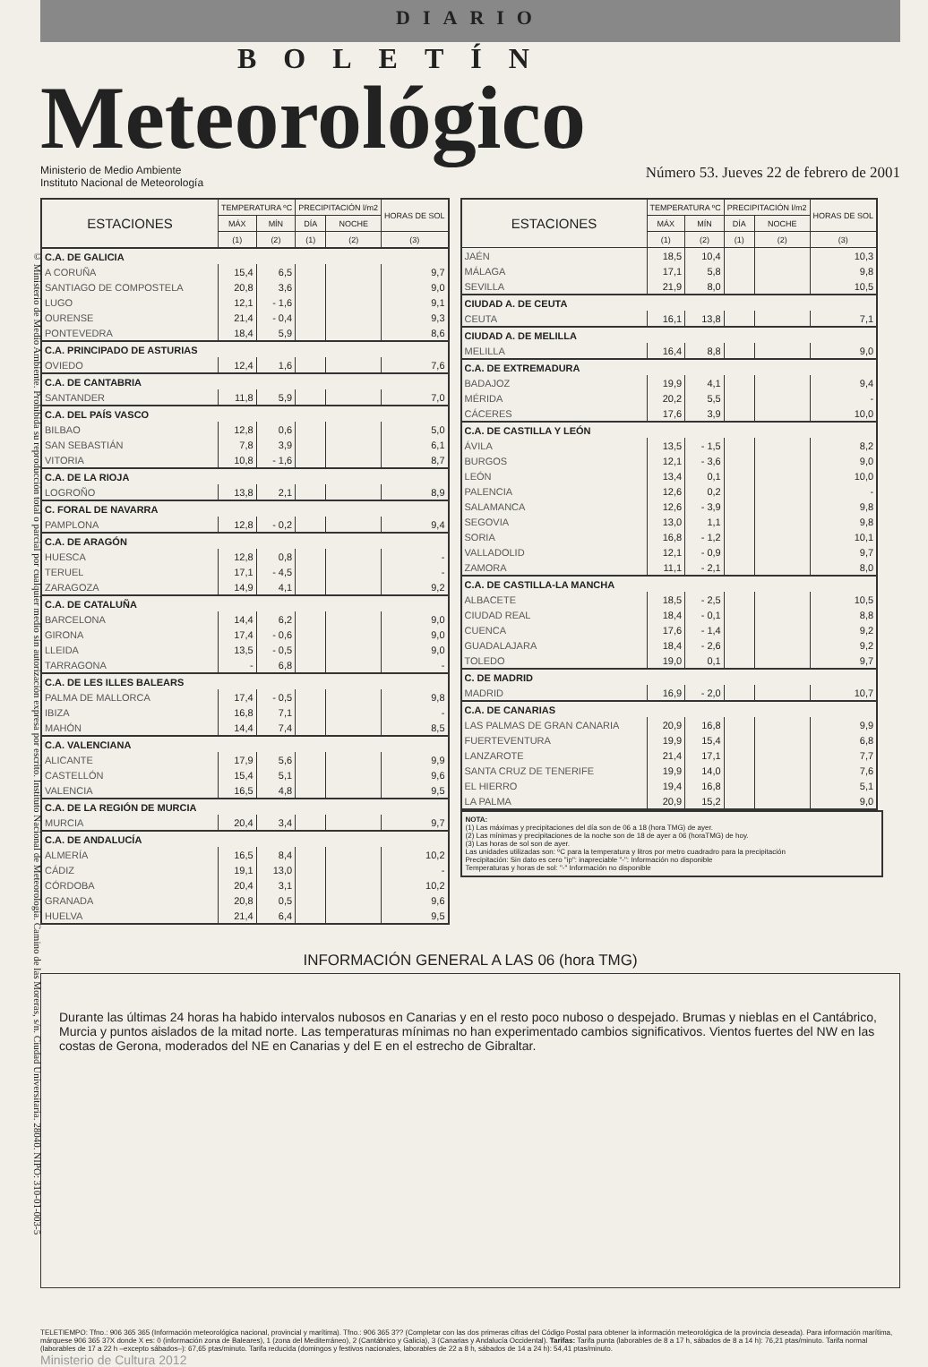© Ministerio de Medio Ambiente. Prohibida su reproducción total o parcial por cualquier medio sin autorización expresa por escrito. Instituto Nacional de Meteorología. Camino de las Moreras, s/n. Ciudad Universitaria. 28040. NIPO: 310-01-003-5
DIARIO
BOLETÍN
Meteorológico
Ministerio de Medio Ambiente
Instituto Nacional de Meteorología
Número 53. Jueves 22 de febrero de 2001
| ESTACIONES | TEMPERATURA ºC | | PRECIPITACIÓN l/m2 | | HORAS DE SOL |
| --- | --- | --- | --- | --- | --- |
| | MÁX | MÍN | DÍA | NOCHE | |
| | (1) | (2) | (1) | (2) | (3) |
| C.A. DE GALICIA | | | | | |
| A CORUÑA | 15,4 | 6,5 | | | 9,7 |
| SANTIAGO DE COMPOSTELA | 20,8 | 3,6 | | | 9,0 |
| LUGO | 12,1 | - 1,6 | | | 9,1 |
| OURENSE | 21,4 | - 0,4 | | | 9,3 |
| PONTEVEDRA | 18,4 | 5,9 | | | 8,6 |
| C.A. PRINCIPADO DE ASTURIAS | | | | | |
| OVIEDO | 12,4 | 1,6 | | | 7,6 |
| C.A. DE CANTABRIA | | | | | |
| SANTANDER | 11,8 | 5,9 | | | 7,0 |
| C.A. DEL PAÍS VASCO | | | | | |
| BILBAO | 12,8 | 0,6 | | | 5,0 |
| SAN SEBASTIÁN | 7,8 | 3,9 | | | 6,1 |
| VITORIA | 10,8 | - 1,6 | | | 8,7 |
| C.A. DE LA RIOJA | | | | | |
| LOGROÑO | 13,8 | 2,1 | | | 8,9 |
| C. FORAL DE NAVARRA | | | | | |
| PAMPLONA | 12,8 | - 0,2 | | | 9,4 |
| C.A. DE ARAGÓN | | | | | |
| HUESCA | 12,8 | 0,8 | | | - |
| TERUEL | 17,1 | - 4,5 | | | - |
| ZARAGOZA | 14,9 | 4,1 | | | 9,2 |
| C.A. DE CATALUÑA | | | | | |
| BARCELONA | 14,4 | 6,2 | | | 9,0 |
| GIRONA | 17,4 | - 0,6 | | | 9,0 |
| LLEIDA | 13,5 | - 0,5 | | | 9,0 |
| TARRAGONA | - | 6,8 | | | - |
| C.A. DE LES ILLES BALEARS | | | | | |
| PALMA DE MALLORCA | 17,4 | - 0,5 | | | 9,8 |
| IBIZA | 16,8 | 7,1 | | | - |
| MAHÓN | 14,4 | 7,4 | | | 8,5 |
| C.A. VALENCIANA | | | | | |
| ALICANTE | 17,9 | 5,6 | | | 9,9 |
| CASTELLÓN | 15,4 | 5,1 | | | 9,6 |
| VALENCIA | 16,5 | 4,8 | | | 9,5 |
| C.A. DE LA REGIÓN DE MURCIA | | | | | |
| MURCIA | 20,4 | 3,4 | | | 9,7 |
| C.A. DE ANDALUCÍA | | | | | |
| ALMERÍA | 16,5 | 8,4 | | | 10,2 |
| CÁDIZ | 19,1 | 13,0 | | | - |
| CÓRDOBA | 20,4 | 3,1 | | | 10,2 |
| GRANADA | 20,8 | 0,5 | | | 9,6 |
| HUELVA | 21,4 | 6,4 | | | 9,5 |
| ESTACIONES | TEMPERATURA ºC | | PRECIPITACIÓN l/m2 | | HORAS DE SOL |
| --- | --- | --- | --- | --- | --- |
| | MÁX | MÍN | DÍA | NOCHE | |
| | (1) | (2) | (1) | (2) | (3) |
| JAÉN | 18,5 | 10,4 | | | 10,3 |
| MÁLAGA | 17,1 | 5,8 | | | 9,8 |
| SEVILLA | 21,9 | 8,0 | | | 10,5 |
| CIUDAD A. DE CEUTA | | | | | |
| CEUTA | 16,1 | 13,8 | | | 7,1 |
| CIUDAD A. DE MELILLA | | | | | |
| MELILLA | 16,4 | 8,8 | | | 9,0 |
| C.A. DE EXTREMADURA | | | | | |
| BADAJOZ | 19,9 | 4,1 | | | 9,4 |
| MÉRIDA | 20,2 | 5,5 | | | - |
| CÁCERES | 17,6 | 3,9 | | | 10,0 |
| C.A. DE CASTILLA Y LEÓN | | | | | |
| ÁVILA | 13,5 | - 1,5 | | | 8,2 |
| BURGOS | 12,1 | - 3,6 | | | 9,0 |
| LEÓN | 13,4 | 0,1 | | | 10,0 |
| PALENCIA | 12,6 | 0,2 | | | - |
| SALAMANCA | 12,6 | - 3,9 | | | 9,8 |
| SEGOVIA | 13,0 | 1,1 | | | 9,8 |
| SORIA | 16,8 | - 1,2 | | | 10,1 |
| VALLADOLID | 12,1 | - 0,9 | | | 9,7 |
| ZAMORA | 11,1 | - 2,1 | | | 8,0 |
| C.A. DE CASTILLA-LA MANCHA | | | | | |
| ALBACETE | 18,5 | - 2,5 | | | 10,5 |
| CIUDAD REAL | 18,4 | - 0,1 | | | 8,8 |
| CUENCA | 17,6 | - 1,4 | | | 9,2 |
| GUADALAJARA | 18,4 | - 2,6 | | | 9,2 |
| TOLEDO | 19,0 | 0,1 | | | 9,7 |
| C. DE MADRID | | | | | |
| MADRID | 16,9 | - 2,0 | | | 10,7 |
| C.A. DE CANARIAS | | | | | |
| LAS PALMAS DE GRAN CANARIA | 20,9 | 16,8 | | | 9,9 |
| FUERTEVENTURA | 19,9 | 15,4 | | | 6,8 |
| LANZAROTE | 21,4 | 17,1 | | | 7,7 |
| SANTA CRUZ DE TENERIFE | 19,9 | 14,0 | | | 7,6 |
| EL HIERRO | 19,4 | 16,8 | | | 5,1 |
| LA PALMA | 20,9 | 15,2 | | | 9,0 |
NOTA:
(1) Las máximas y precipitaciones del día son de 06 a 18 (hora TMG) de ayer.
(2) Las mínimas y precipitaciones de la noche son de 18 de ayer a 06 (horaTMG) de hoy.
(3) Las horas de sol son de ayer.
Las unidades utilizadas son: ºC para la temperatura y litros por metro cuadradro para la precipitación
Precipitación: Sin dato es cero "ip": inapreciable "-": Información no disponible
Temperaturas y horas de sol: "-" Información no disponible
INFORMACIÓN GENERAL A LAS 06 (hora TMG)
Durante las últimas 24 horas ha habido intervalos nubosos en Canarias y en el resto poco nuboso o despejado. Brumas y nieblas en el Cantábrico, Murcia y puntos aislados de la mitad norte. Las temperaturas mínimas no han experimentado cambios significativos. Vientos fuertes del NW en las costas de Gerona, moderados del NE en Canarias y del E en el estrecho de Gibraltar.
TELETIEMPO: Tfno.: 906 365 365 (Información meteorológica nacional, provincial y marítima). Tfno.: 906 365 3?? (Completar con las dos primeras cifras del Código Postal para obtener la información meteorológica de la provincia deseada). Para información marítima, márquese 906 365 37X donde X es: 0 (información zona de Baleares), 1 (zona del Mediterráneo), 2 (Cantábrico y Galicia), 3 (Canarias y Andalucía Occidental). Tarifas: Tarifa punta (laborables de 8 a 17 h, sábados de 8 a 14 h): 76,21 ptas/minuto. Tarifa normal (laborables de 17 a 22 h –excepto sábados–): 67,65 ptas/minuto. Tarifa reducida (domingos y festivos nacionales, laborables de 22 a 8 h, sábados de 14 a 24 h): 54,41 ptas/minuto.
Ministerio de Cultura 2012